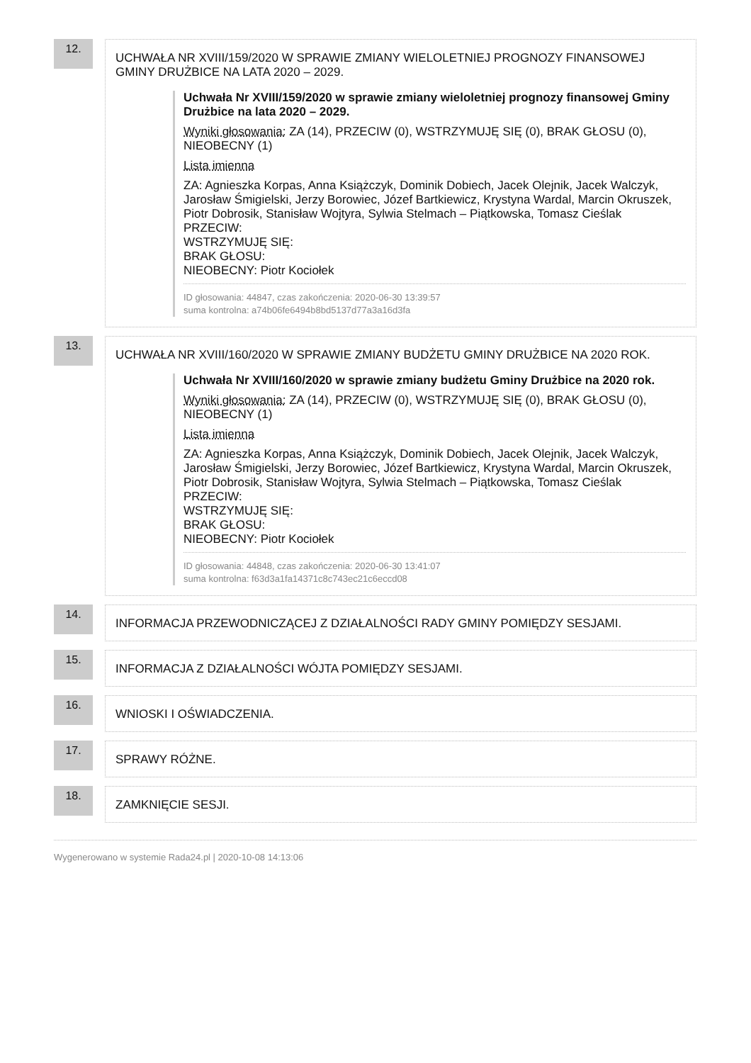12.
UCHWAŁA NR XVIII/159/2020 W SPRAWIE ZMIANY WIELOLETNIEJ PROGNOZY FINANSOWEJ GMINY DRUŻBICE NA LATA 2020 – 2029.
Uchwała Nr XVIII/159/2020 w sprawie zmiany wieloletniej prognozy finansowej Gminy Drużbice na lata 2020 – 2029.
Wyniki głosowania: ZA (14), PRZECIW (0), WSTRZYMUJĘ SIĘ (0), BRAK GŁOSU (0), NIEOBECNY (1)
Lista imienna
ZA: Agnieszka Korpas, Anna Książczyk, Dominik Dobiech, Jacek Olejnik, Jacek Walczyk, Jarosław Śmigielski, Jerzy Borowiec, Józef Bartkiewicz, Krystyna Wardal, Marcin Okruszek, Piotr Dobrosik, Stanisław Wojtyra, Sylwia Stelmach – Piątkowska, Tomasz Cieślak
PRZECIW:
WSTRZYMUJĘ SIĘ:
BRAK GŁOSU:
NIEOBECNY: Piotr Kociołek
ID głosowania: 44847, czas zakończenia: 2020-06-30 13:39:57
suma kontrolna: a74b06fe6494b8bd5137d77a3a16d3fa
13.
UCHWAŁA NR XVIII/160/2020 W SPRAWIE ZMIANY BUDŻETU GMINY DRUŻBICE NA 2020 ROK.
Uchwała Nr XVIII/160/2020 w sprawie zmiany budżetu Gminy Drużbice na 2020 rok.
Wyniki głosowania: ZA (14), PRZECIW (0), WSTRZYMUJĘ SIĘ (0), BRAK GŁOSU (0), NIEOBECNY (1)
Lista imienna
ZA: Agnieszka Korpas, Anna Książczyk, Dominik Dobiech, Jacek Olejnik, Jacek Walczyk, Jarosław Śmigielski, Jerzy Borowiec, Józef Bartkiewicz, Krystyna Wardal, Marcin Okruszek, Piotr Dobrosik, Stanisław Wojtyra, Sylwia Stelmach – Piątkowska, Tomasz Cieślak
PRZECIW:
WSTRZYMUJĘ SIĘ:
BRAK GŁOSU:
NIEOBECNY: Piotr Kociołek
ID głosowania: 44848, czas zakończenia: 2020-06-30 13:41:07
suma kontrolna: f63d3a1fa14371c8c743ec21c6eccd08
14.
INFORMACJA PRZEWODNICZĄCEJ Z DZIAŁALNOŚCI RADY GMINY POMIĘDZY SESJAMI.
15.
INFORMACJA Z DZIAŁALNOŚCI WÓJTA POMIĘDZY SESJAMI.
16.
WNIOSKI I OŚWIADCZENIA.
17.
SPRAWY RÓŻNE.
18.
ZAMKNIĘCIE SESJI.
Wygenerowano w systemie Rada24.pl | 2020-10-08 14:13:06